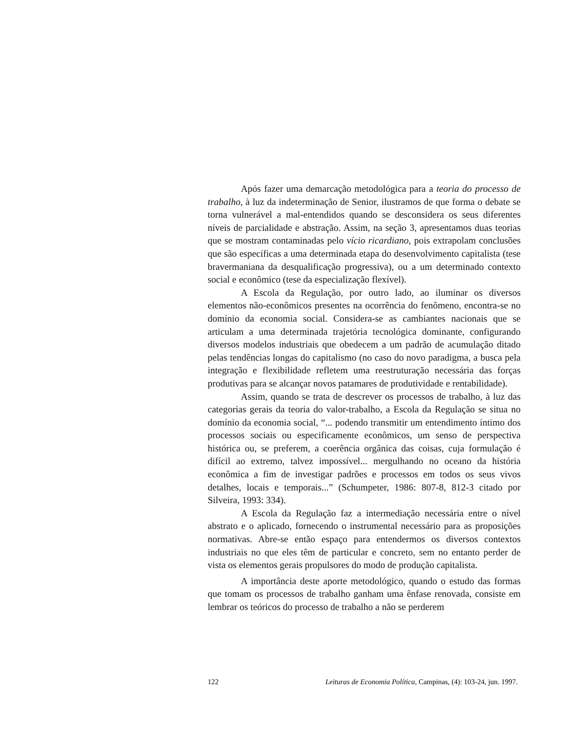Após fazer uma demarcação metodológica para a teoria do processo de trabalho, à luz da indeterminação de Senior, ilustramos de que forma o debate se torna vulnerável a mal-entendidos quando se desconsidera os seus diferentes níveis de parcialidade e abstração. Assim, na seção 3, apresentamos duas teorias que se mostram contaminadas pelo vício ricardiano, pois extrapolam conclusões que são específicas a uma determinada etapa do desenvolvimento capitalista (tese bravermaniana da desqualificação progressiva), ou a um determinado contexto social e econômico (tese da especialização flexível).
A Escola da Regulação, por outro lado, ao iluminar os diversos elementos não-econômicos presentes na ocorrência do fenômeno, encontra-se no domínio da economia social. Considera-se as cambiantes nacionais que se articulam a uma determinada trajetória tecnológica dominante, configurando diversos modelos industriais que obedecem a um padrão de acumulação ditado pelas tendências longas do capitalismo (no caso do novo paradigma, a busca pela integração e flexibilidade refletem uma reestruturação necessária das forças produtivas para se alcançar novos patamares de produtividade e rentabilidade).
Assim, quando se trata de descrever os processos de trabalho, à luz das categorias gerais da teoria do valor-trabalho, a Escola da Regulação se situa no domínio da economia social, “... podendo transmitir um entendimento íntimo dos processos sociais ou especificamente econômicos, um senso de perspectiva histórica ou, se preferem, a coerência orgânica das coisas, cuja formulação é difícil ao extremo, talvez impossível... mergulhando no oceano da história econômica a fim de investigar padrões e processos em todos os seus vivos detalhes, locais e temporais...” (Schumpeter, 1986: 807-8, 812-3 citado por Silveira, 1993: 334).
A Escola da Regulação faz a intermediação necessária entre o nível abstrato e o aplicado, fornecendo o instrumental necessário para as proposições normativas. Abre-se então espaço para entendermos os diversos contextos industriais no que eles têm de particular e concreto, sem no entanto perder de vista os elementos gerais propulsores do modo de produção capitalista.
A importância deste aporte metodológico, quando o estudo das formas que tomam os processos de trabalho ganham uma ênfase renovada, consiste em lembrar os teóricos do processo de trabalho a não se perderem
122 Leituras de Economia Política, Campinas, (4): 103-24, jun. 1997.